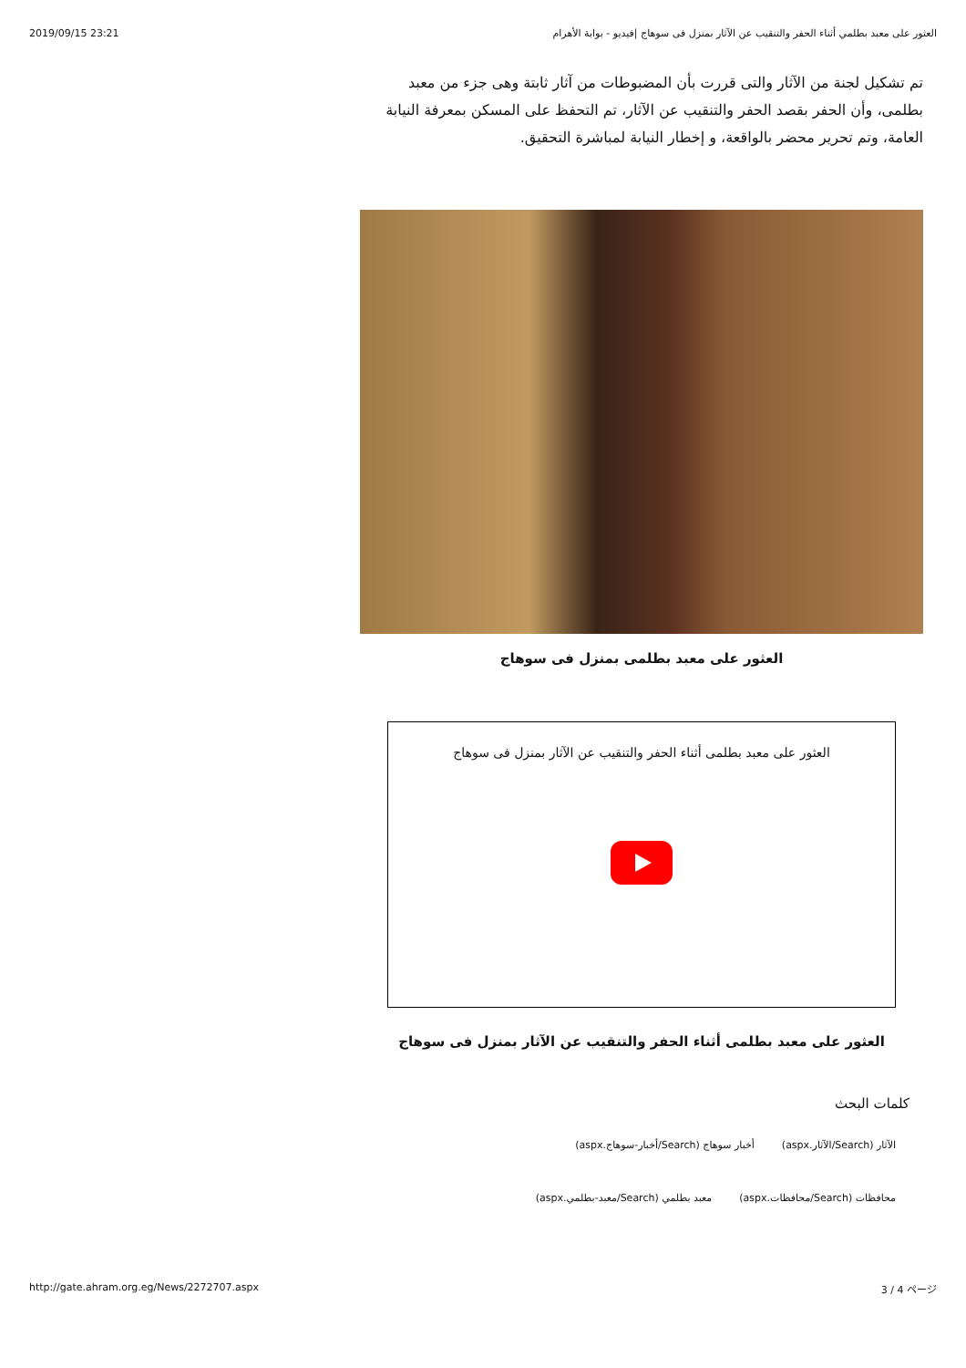2019/09/15 23:21 العثور على معبد بطلمي أثناء الحفر والتنقيب عن الآثار بمنزل فى سوهاج |فيديو - بوابة الأهرام
تم تشكيل لجنة من الآثار والتى قررت بأن المضبوطات من آثار ثابتة وهى جزء من معبد بطلمى، وأن الحفر بقصد الحفر والتنقيب عن الآثار، تم التحفظ على المسكن بمعرفة النيابة العامة، وتم تحرير محضر بالواقعة، و إخطار النيابة لمباشرة التحقيق.
العثور على معبد بطلمى بمنزل فى سوهاج
العثور على معبد بطلمى أثناء الحفر والتنقيب عن الآثار بمنزل فى سوهاج
العثور على معبد بطلمى أثناء الحفر والتنقيب عن الآثار بمنزل فى سوهاج
كلمات البحث
الآثار (Search/الآثار.aspx) أخبار سوهاج (Search/أخبار-سوهاج.aspx)
محافظات (Search/محافظات.aspx) معبد بطلمي (Search/معبد-بطلمي.aspx)
http://gate.ahram.org.eg/News/2272707.aspx 3 / 4 ページ